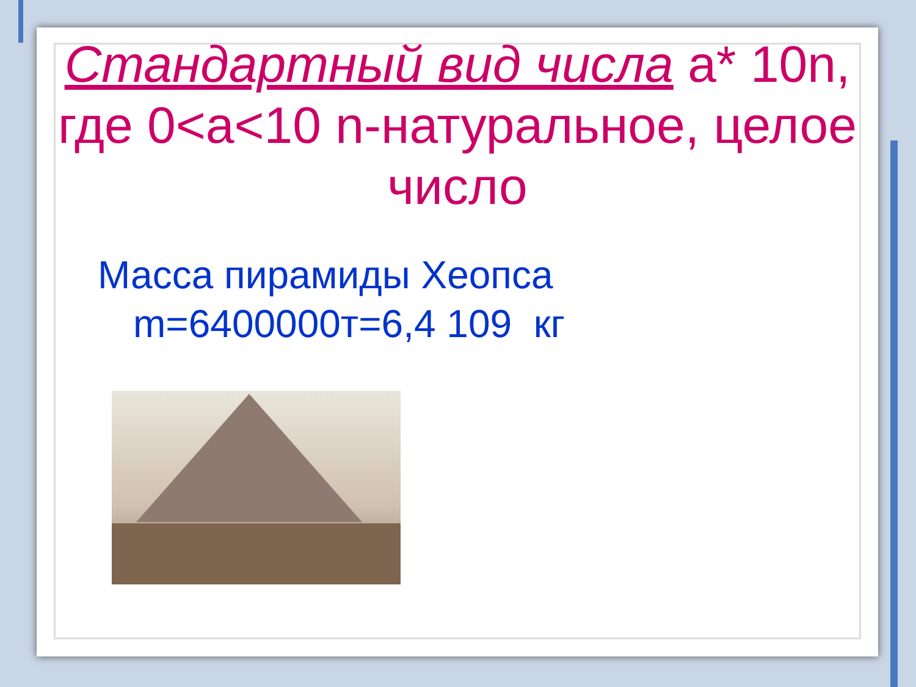Стандартный вид числа a* 10n, где 0<a<10 n-натуральное, целое число
Масса пирамиды Хеопса
m=6400000т=6,4 109 кг